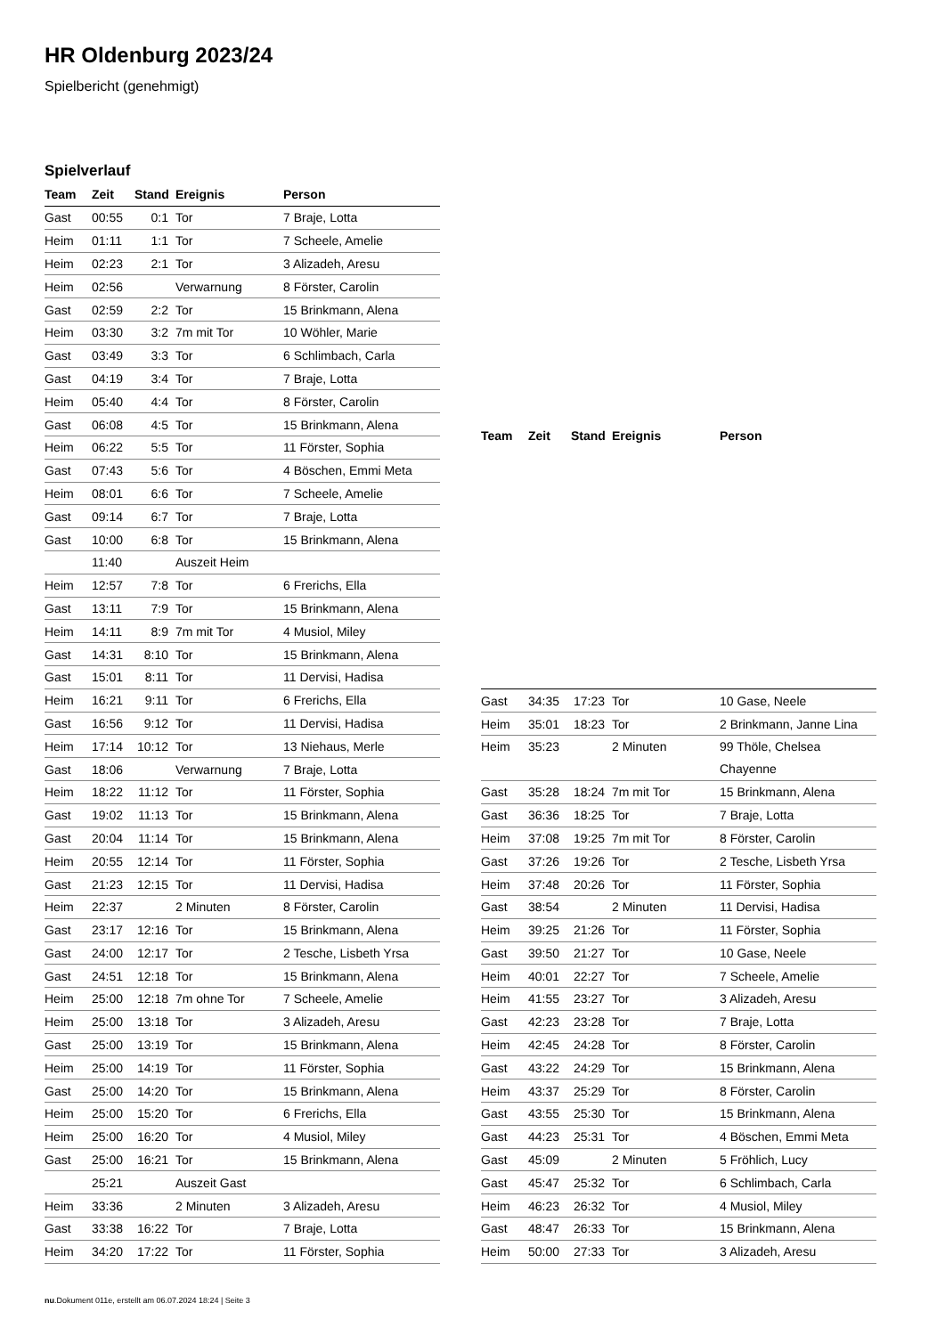HR Oldenburg 2023/24
Spielbericht (genehmigt)
Spielverlauf
| Team | Zeit | Stand | Ereignis | Person |
| --- | --- | --- | --- | --- |
| Gast | 00:55 | 0:1 | Tor | 7 Braje, Lotta |
| Heim | 01:11 | 1:1 | Tor | 7 Scheele, Amelie |
| Heim | 02:23 | 2:1 | Tor | 3 Alizadeh, Aresu |
| Heim | 02:56 | | Verwarnung | 8 Förster, Carolin |
| Gast | 02:59 | 2:2 | Tor | 15 Brinkmann, Alena |
| Heim | 03:30 | 3:2 | 7m mit Tor | 10 Wöhler, Marie |
| Gast | 03:49 | 3:3 | Tor | 6 Schlimbach, Carla |
| Gast | 04:19 | 3:4 | Tor | 7 Braje, Lotta |
| Heim | 05:40 | 4:4 | Tor | 8 Förster, Carolin |
| Gast | 06:08 | 4:5 | Tor | 15 Brinkmann, Alena |
| Heim | 06:22 | 5:5 | Tor | 11 Förster, Sophia |
| Gast | 07:43 | 5:6 | Tor | 4 Böschen, Emmi Meta |
| Heim | 08:01 | 6:6 | Tor | 7 Scheele, Amelie |
| Gast | 09:14 | 6:7 | Tor | 7 Braje, Lotta |
| Gast | 10:00 | 6:8 | Tor | 15 Brinkmann, Alena |
| | 11:40 | | Auszeit Heim | |
| Heim | 12:57 | 7:8 | Tor | 6 Frerichs, Ella |
| Gast | 13:11 | 7:9 | Tor | 15 Brinkmann, Alena |
| Heim | 14:11 | 8:9 | 7m mit Tor | 4 Musiol, Miley |
| Gast | 14:31 | 8:10 | Tor | 15 Brinkmann, Alena |
| Gast | 15:01 | 8:11 | Tor | 11 Dervisi, Hadisa |
| Heim | 16:21 | 9:11 | Tor | 6 Frerichs, Ella |
| Gast | 16:56 | 9:12 | Tor | 11 Dervisi, Hadisa |
| Heim | 17:14 | 10:12 | Tor | 13 Niehaus, Merle |
| Gast | 18:06 | | Verwarnung | 7 Braje, Lotta |
| Heim | 18:22 | 11:12 | Tor | 11 Förster, Sophia |
| Gast | 19:02 | 11:13 | Tor | 15 Brinkmann, Alena |
| Gast | 20:04 | 11:14 | Tor | 15 Brinkmann, Alena |
| Heim | 20:55 | 12:14 | Tor | 11 Förster, Sophia |
| Gast | 21:23 | 12:15 | Tor | 11 Dervisi, Hadisa |
| Heim | 22:37 | | 2 Minuten | 8 Förster, Carolin |
| Gast | 23:17 | 12:16 | Tor | 15 Brinkmann, Alena |
| Gast | 24:00 | 12:17 | Tor | 2 Tesche, Lisbeth Yrsa |
| Gast | 24:51 | 12:18 | Tor | 15 Brinkmann, Alena |
| Heim | 25:00 | 12:18 | 7m ohne Tor | 7 Scheele, Amelie |
| Heim | 25:00 | 13:18 | Tor | 3 Alizadeh, Aresu |
| Gast | 25:00 | 13:19 | Tor | 15 Brinkmann, Alena |
| Heim | 25:00 | 14:19 | Tor | 11 Förster, Sophia |
| Gast | 25:00 | 14:20 | Tor | 15 Brinkmann, Alena |
| Heim | 25:00 | 15:20 | Tor | 6 Frerichs, Ella |
| Heim | 25:00 | 16:20 | Tor | 4 Musiol, Miley |
| Gast | 25:00 | 16:21 | Tor | 15 Brinkmann, Alena |
| | 25:21 | | Auszeit Gast | |
| Heim | 33:36 | | 2 Minuten | 3 Alizadeh, Aresu |
| Gast | 33:38 | 16:22 | Tor | 7 Braje, Lotta |
| Heim | 34:20 | 17:22 | Tor | 11 Förster, Sophia |
| Team | Zeit | Stand | Ereignis | Person |
| --- | --- | --- | --- | --- |
| Gast | 34:35 | 17:23 | Tor | 10 Gase, Neele |
| Heim | 35:01 | 18:23 | Tor | 2 Brinkmann, Janne Lina |
| Heim | 35:23 | | 2 Minuten | 99 Thöle, Chelsea Chayenne |
| Gast | 35:28 | 18:24 | 7m mit Tor | 15 Brinkmann, Alena |
| Gast | 36:36 | 18:25 | Tor | 7 Braje, Lotta |
| Heim | 37:08 | 19:25 | 7m mit Tor | 8 Förster, Carolin |
| Gast | 37:26 | 19:26 | Tor | 2 Tesche, Lisbeth Yrsa |
| Heim | 37:48 | 20:26 | Tor | 11 Förster, Sophia |
| Gast | 38:54 | | 2 Minuten | 11 Dervisi, Hadisa |
| Heim | 39:25 | 21:26 | Tor | 11 Förster, Sophia |
| Gast | 39:50 | 21:27 | Tor | 10 Gase, Neele |
| Heim | 40:01 | 22:27 | Tor | 7 Scheele, Amelie |
| Heim | 41:55 | 23:27 | Tor | 3 Alizadeh, Aresu |
| Gast | 42:23 | 23:28 | Tor | 7 Braje, Lotta |
| Heim | 42:45 | 24:28 | Tor | 8 Förster, Carolin |
| Gast | 43:22 | 24:29 | Tor | 15 Brinkmann, Alena |
| Heim | 43:37 | 25:29 | Tor | 8 Förster, Carolin |
| Gast | 43:55 | 25:30 | Tor | 15 Brinkmann, Alena |
| Gast | 44:23 | 25:31 | Tor | 4 Böschen, Emmi Meta |
| Gast | 45:09 | | 2 Minuten | 5 Fröhlich, Lucy |
| Gast | 45:47 | 25:32 | Tor | 6 Schlimbach, Carla |
| Heim | 46:23 | 26:32 | Tor | 4 Musiol, Miley |
| Gast | 48:47 | 26:33 | Tor | 15 Brinkmann, Alena |
| Heim | 50:00 | 27:33 | Tor | 3 Alizadeh, Aresu |
nu.Dokument 011e, erstellt am 06.07.2024 18:24 | Seite 3